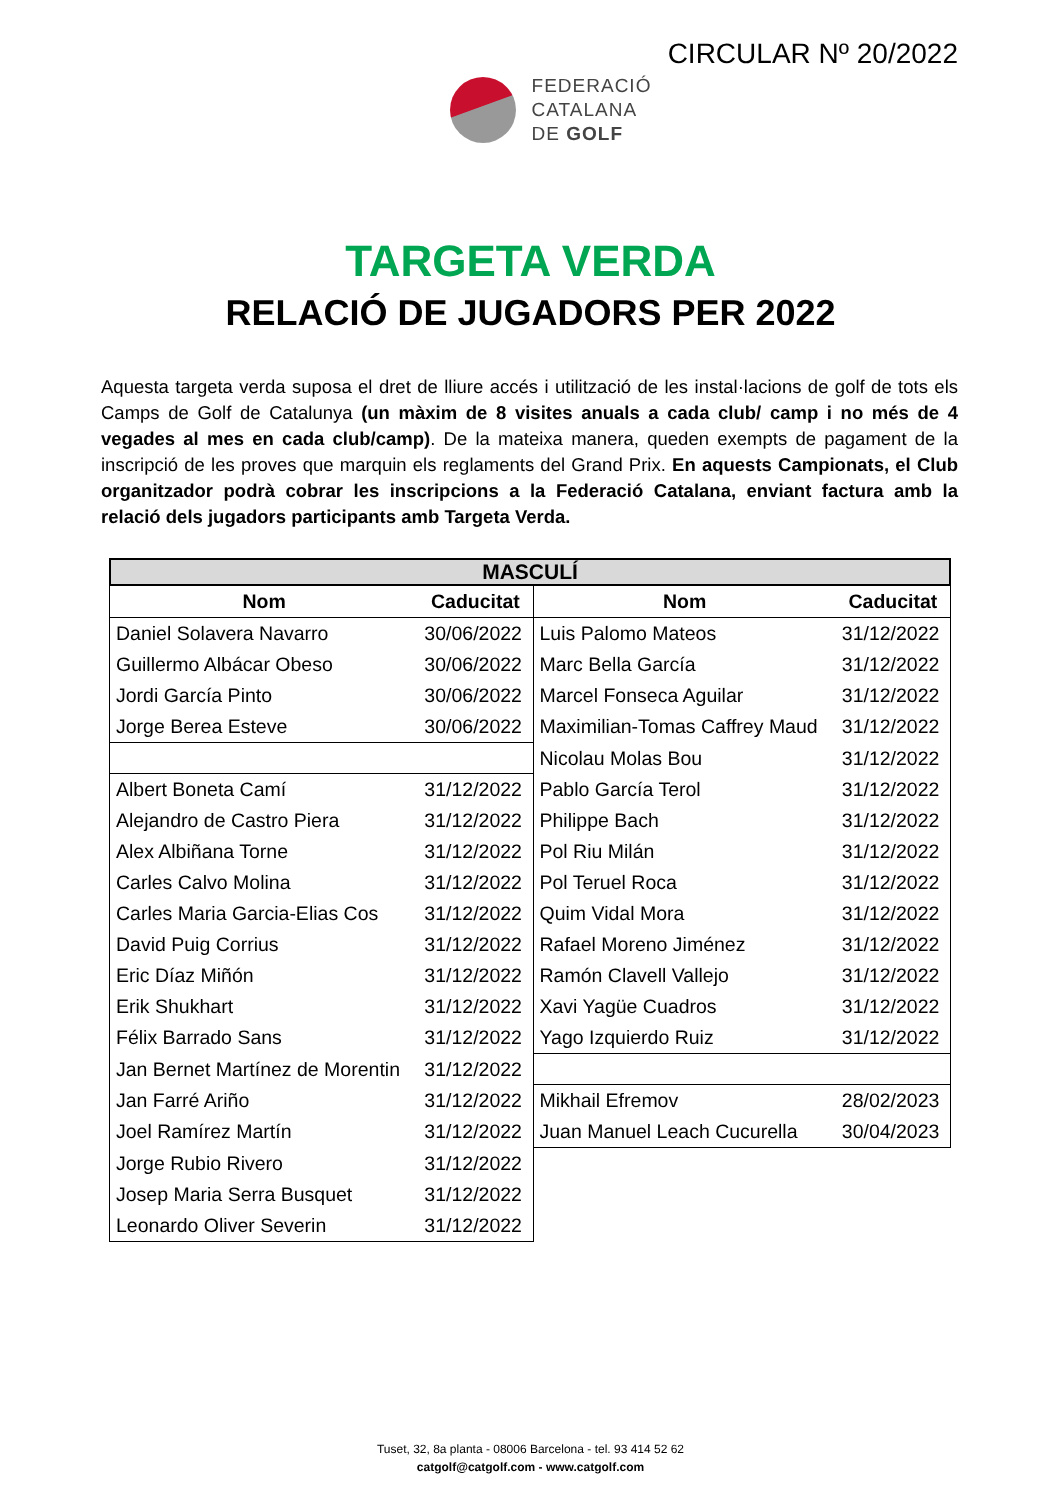CIRCULAR Nº 20/2022
FEDERACIÓ
CATALANA
DE GOLF
TARGETA VERDA
RELACIÓ DE JUGADORS PER 2022
Aquesta targeta verda suposa el dret de lliure accés i utilització de les instal·lacions de golf de tots els Camps de Golf de Catalunya (un màxim de 8 visites anuals a cada club/ camp i no més de 4 vegades al mes en cada club/camp). De la mateixa manera, queden exempts de pagament de la inscripció de les proves que marquin els reglaments del Grand Prix. En aquests Campionats, el Club organitzador podrà cobrar les inscripcions a la Federació Catalana, enviant factura amb la relació dels jugadors participants amb Targeta Verda.
MASCULÍ
| Nom | Caducitat | Nom | Caducitat |
| --- | --- | --- | --- |
| Daniel Solavera Navarro | 30/06/2022 | Luis Palomo Mateos | 31/12/2022 |
| Guillermo Albácar Obeso | 30/06/2022 | Marc Bella García | 31/12/2022 |
| Jordi García Pinto | 30/06/2022 | Marcel Fonseca Aguilar | 31/12/2022 |
| Jorge Berea Esteve | 30/06/2022 | Maximilian-Tomas Caffrey Maud | 31/12/2022 |
| | | Nicolau Molas Bou | 31/12/2022 |
| Albert Boneta Camí | 31/12/2022 | Pablo García Terol | 31/12/2022 |
| Alejandro de Castro Piera | 31/12/2022 | Philippe Bach | 31/12/2022 |
| Alex Albiñana Torne | 31/12/2022 | Pol Riu Milán | 31/12/2022 |
| Carles Calvo Molina | 31/12/2022 | Pol Teruel Roca | 31/12/2022 |
| Carles Maria Garcia-Elias Cos | 31/12/2022 | Quim Vidal Mora | 31/12/2022 |
| David Puig Corrius | 31/12/2022 | Rafael Moreno Jiménez | 31/12/2022 |
| Eric Díaz Miñón | 31/12/2022 | Ramón Clavell Vallejo | 31/12/2022 |
| Erik Shukhart | 31/12/2022 | Xavi Yagüe Cuadros | 31/12/2022 |
| Félix Barrado Sans | 31/12/2022 | Yago Izquierdo Ruiz | 31/12/2022 |
| Jan Bernet Martínez de Morentin | 31/12/2022 | | |
| Jan Farré Ariño | 31/12/2022 | Mikhail Efremov | 28/02/2023 |
| Joel Ramírez Martín | 31/12/2022 | Juan Manuel Leach Cucurella | 30/04/2023 |
| Jorge Rubio Rivero | 31/12/2022 | | |
| Josep Maria Serra Busquet | 31/12/2022 | | |
| Leonardo Oliver Severin | 31/12/2022 | | |
Tuset, 32, 8a planta - 08006 Barcelona - tel. 93 414 52 62
catgolf@catgolf.com - www.catgolf.com